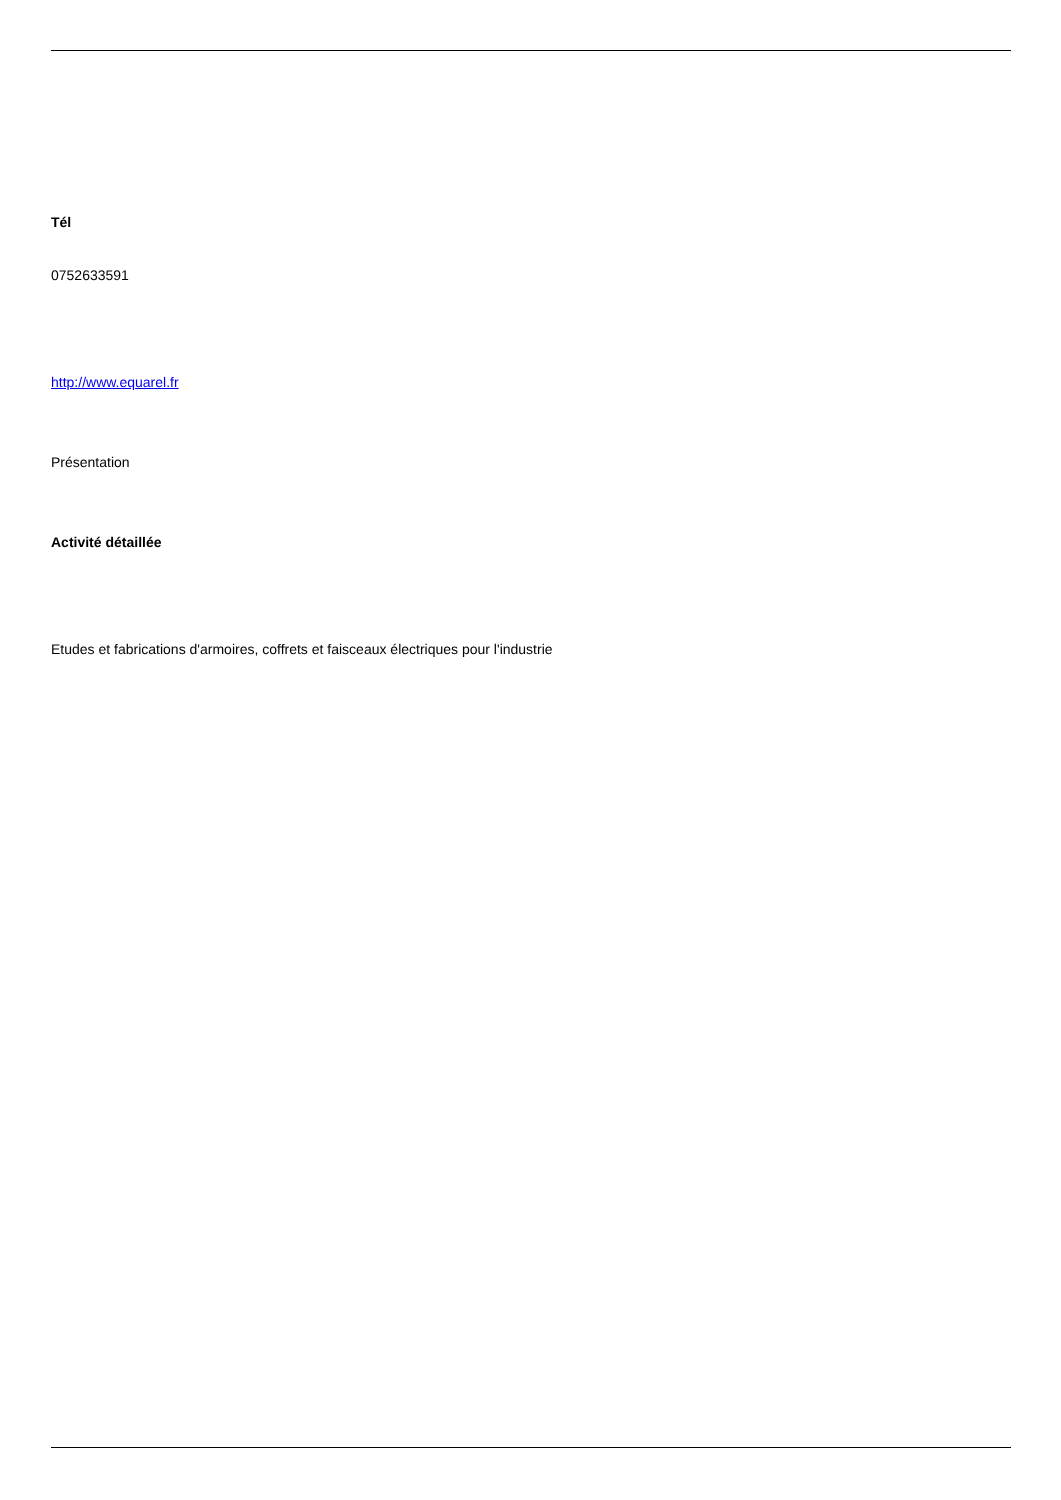Tél
0752633591
http://www.equarel.fr
Présentation
Activité détaillée
Etudes et fabrications d'armoires, coffrets et faisceaux électriques pour l'industrie